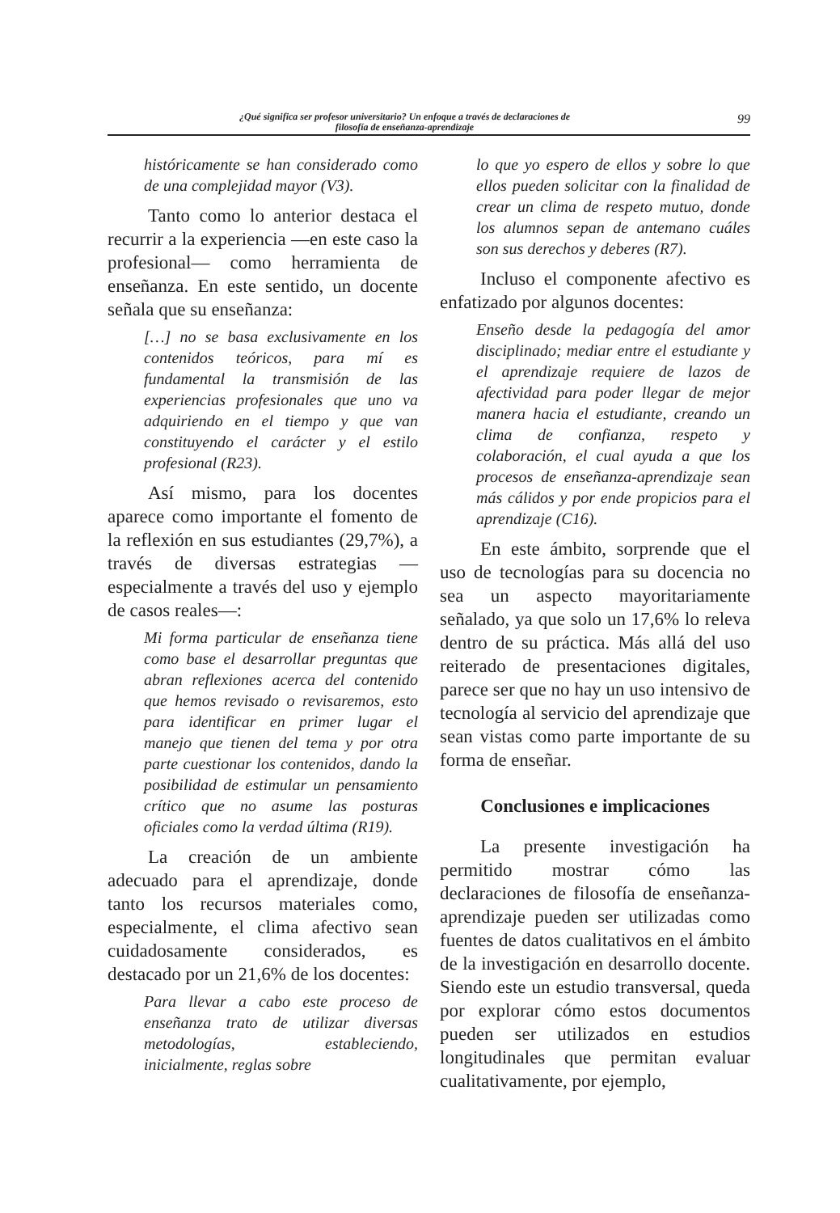¿Qué significa ser profesor universitario? Un enfoque a través de declaraciones de
filosofía de enseñanza-aprendizaje
99
históricamente se han considerado como de una complejidad mayor (V3).
Tanto como lo anterior destaca el recurrir a la experiencia —en este caso la profesional— como herramienta de enseñanza. En este sentido, un docente señala que su enseñanza:
[…] no se basa exclusivamente en los contenidos teóricos, para mí es fundamental la transmisión de las experiencias profesionales que uno va adquiriendo en el tiempo y que van constituyendo el carácter y el estilo profesional (R23).
Así mismo, para los docentes aparece como importante el fomento de la reflexión en sus estudiantes (29,7%), a través de diversas estrategias —especialmente a través del uso y ejemplo de casos reales—:
Mi forma particular de enseñanza tiene como base el desarrollar preguntas que abran reflexiones acerca del contenido que hemos revisado o revisaremos, esto para identificar en primer lugar el manejo que tienen del tema y por otra parte cuestionar los contenidos, dando la posibilidad de estimular un pensamiento crítico que no asume las posturas oficiales como la verdad última (R19).
La creación de un ambiente adecuado para el aprendizaje, donde tanto los recursos materiales como, especialmente, el clima afectivo sean cuidadosamente considerados, es destacado por un 21,6% de los docentes:
Para llevar a cabo este proceso de enseñanza trato de utilizar diversas metodologías, estableciendo, inicialmente, reglas sobre
lo que yo espero de ellos y sobre lo que ellos pueden solicitar con la finalidad de crear un clima de respeto mutuo, donde los alumnos sepan de antemano cuáles son sus derechos y deberes (R7).
Incluso el componente afectivo es enfatizado por algunos docentes:
Enseño desde la pedagogía del amor disciplinado; mediar entre el estudiante y el aprendizaje requiere de lazos de afectividad para poder llegar de mejor manera hacia el estudiante, creando un clima de confianza, respeto y colaboración, el cual ayuda a que los procesos de enseñanza-aprendizaje sean más cálidos y por ende propicios para el aprendizaje (C16).
En este ámbito, sorprende que el uso de tecnologías para su docencia no sea un aspecto mayoritariamente señalado, ya que solo un 17,6% lo releva dentro de su práctica. Más allá del uso reiterado de presentaciones digitales, parece ser que no hay un uso intensivo de tecnología al servicio del aprendizaje que sean vistas como parte importante de su forma de enseñar.
Conclusiones e implicaciones
La presente investigación ha permitido mostrar cómo las declaraciones de filosofía de enseñanza-aprendizaje pueden ser utilizadas como fuentes de datos cualitativos en el ámbito de la investigación en desarrollo docente. Siendo este un estudio transversal, queda por explorar cómo estos documentos pueden ser utilizados en estudios longitudinales que permitan evaluar cualitativamente, por ejemplo,